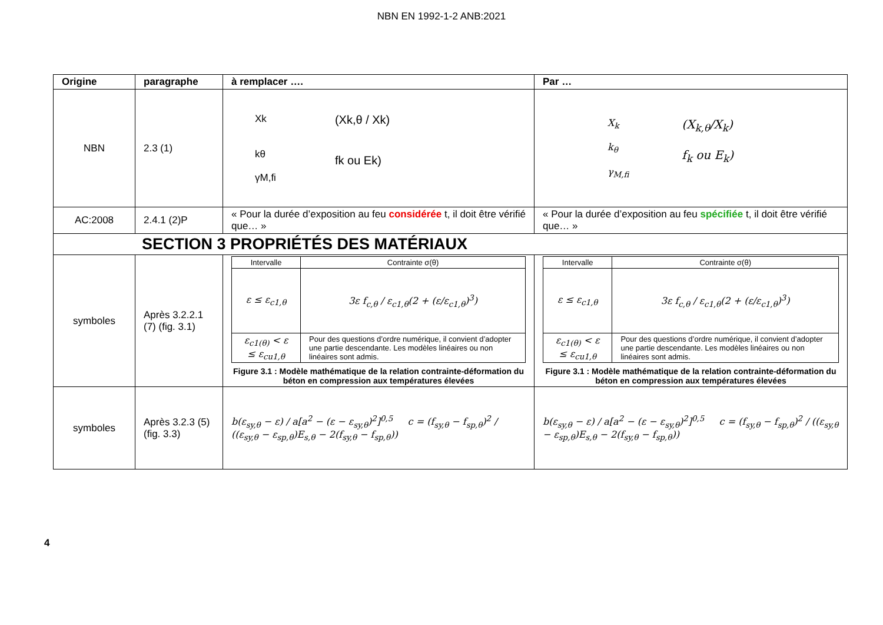NBN EN 1992-1-2 ANB:2021
| Origine | paragraphe | à remplacer …. | Par … |
| --- | --- | --- | --- |
| NBN | 2.3 (1) | Xk kθ γM,fi (Xk,θ / Xk) fk ou Ek) | X<sub>k</sub> k<sub>θ</sub> γ<sub>M,fi</sub> (X<sub>k,θ</sub>/X<sub>k</sub>) f<sub>k</sub> ou E<sub>k</sub>) |
| AC:2008 | 2.4.1 (2)P | « Pour la durée d’exposition au feu considérée t, il doit être vérifié que… » | « Pour la durée d’exposition au feu spécifiée t, il doit être vérifié que… » |
| SECTION 3 PROPRIÉTÉS DES MATÉRIAUX | | | |
| symboles | Après 3.2.2.1 (7) (fig. 3.1) | / Intervalle / Contrainte σ(θ) / / ε ≤ ε<sub>c1,θ</sub> / 3ε f<sub>c,θ</sub> / ε<sub>c1,θ</sub>(2 + (ε/ε<sub>c1,θ</sub>)<sup>3</sup>) / / ε<sub>c1(θ)</sub> < ε ≤ ε<sub>cu1,θ</sub> / Pour des questions d’ordre numérique, il convient d’adopter une partie descendante. Les modèles linéaires ou non linéaires sont admis. / Figure 3.1 : Modèle mathématique de la relation contrainte-déformation du béton en compression aux températures élevées | / Intervalle / Contrainte σ(θ) / / ε ≤ ε<sub>c1,θ</sub> / 3ε f<sub>c,θ</sub> / ε<sub>c1,θ</sub>(2 + (ε/ε<sub>c1,θ</sub>)<sup>3</sup>) / / ε<sub>c1(θ)</sub> < ε ≤ ε<sub>cu1,θ</sub> / Pour des questions d’ordre numérique, il convient d’adopter une partie descendante. Les modèles linéaires ou non linéaires sont admis. / Figure 3.1 : Modèle mathématique de la relation contrainte-déformation du béton en compression aux températures élevées |
| symboles | Après 3.2.3 (5) (fig. 3.3) | b(ε<sub>sy,θ</sub> − ε) / a[a<sup>2</sup> − (ε − ε<sub>sy,θ</sub>)<sup>2</sup>]<sup>0,5</sup> c = (f<sub>sy,θ</sub> − f<sub>sp,θ</sub>)<sup>2</sup> / ((ε<sub>sy,θ</sub> − ε<sub>sp,θ</sub>)E<sub>s,θ</sub> − 2(f<sub>sy,θ</sub> − f<sub>sp,θ</sub>)) | b(ε<sub>sy,θ</sub> − ε) / a[a<sup>2</sup> − (ε − ε<sub>sy,θ</sub>)<sup>2</sup>]<sup>0,5</sup> c = (f<sub>sy,θ</sub> − f<sub>sp,θ</sub>)<sup>2</sup> / ((ε<sub>sy,θ</sub> − ε<sub>sp,θ</sub>)E<sub>s,θ</sub> − 2(f<sub>sy,θ</sub> − f<sub>sp,θ</sub>)) |
4